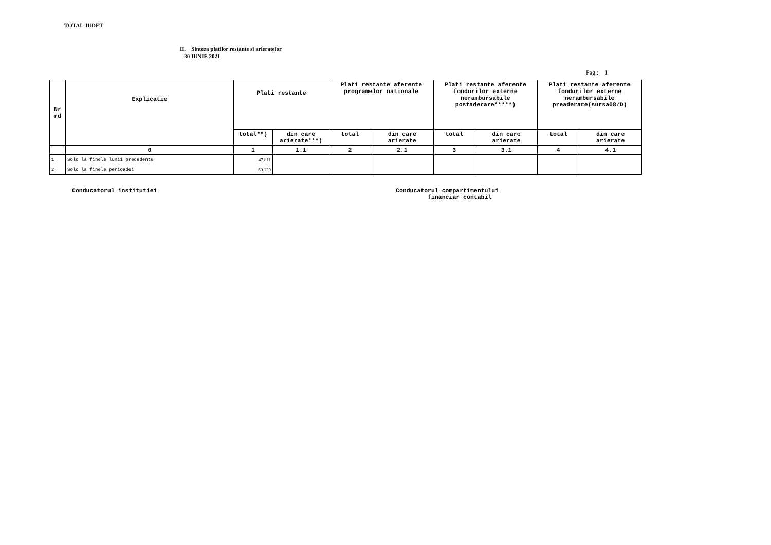TOTAL JUDET
II. Sinteza platilor restante si arieratelor
30 IUNIE 2021
Pag.: 1
| Nr rd | Explicatie | Plati restante | | Plati restante aferente programelor nationale | | Plati restante aferente fondurilor externe nerambursabile postaderare*****) | | Plati restante aferente fondurilor externe nerambursabile preaderare(sursa08/D) | |
| --- | --- | --- | --- | --- | --- | --- | --- | --- | --- |
| | | total**) | din care arierate***) | total | din care arierate | total | din care arierate | total | din care arierate |
| | 0 | 1 | 1.1 | 2 | 2.1 | 3 | 3.1 | 4 | 4.1 |
| 1 | Sold la finele lunii precedente | 47.811 | | | | | | | |
| 2 | Sold la finele perioadei | 60.129 | | | | | | | |
Conducatorul institutiei Conducatorul compartimentului
financiar contabil